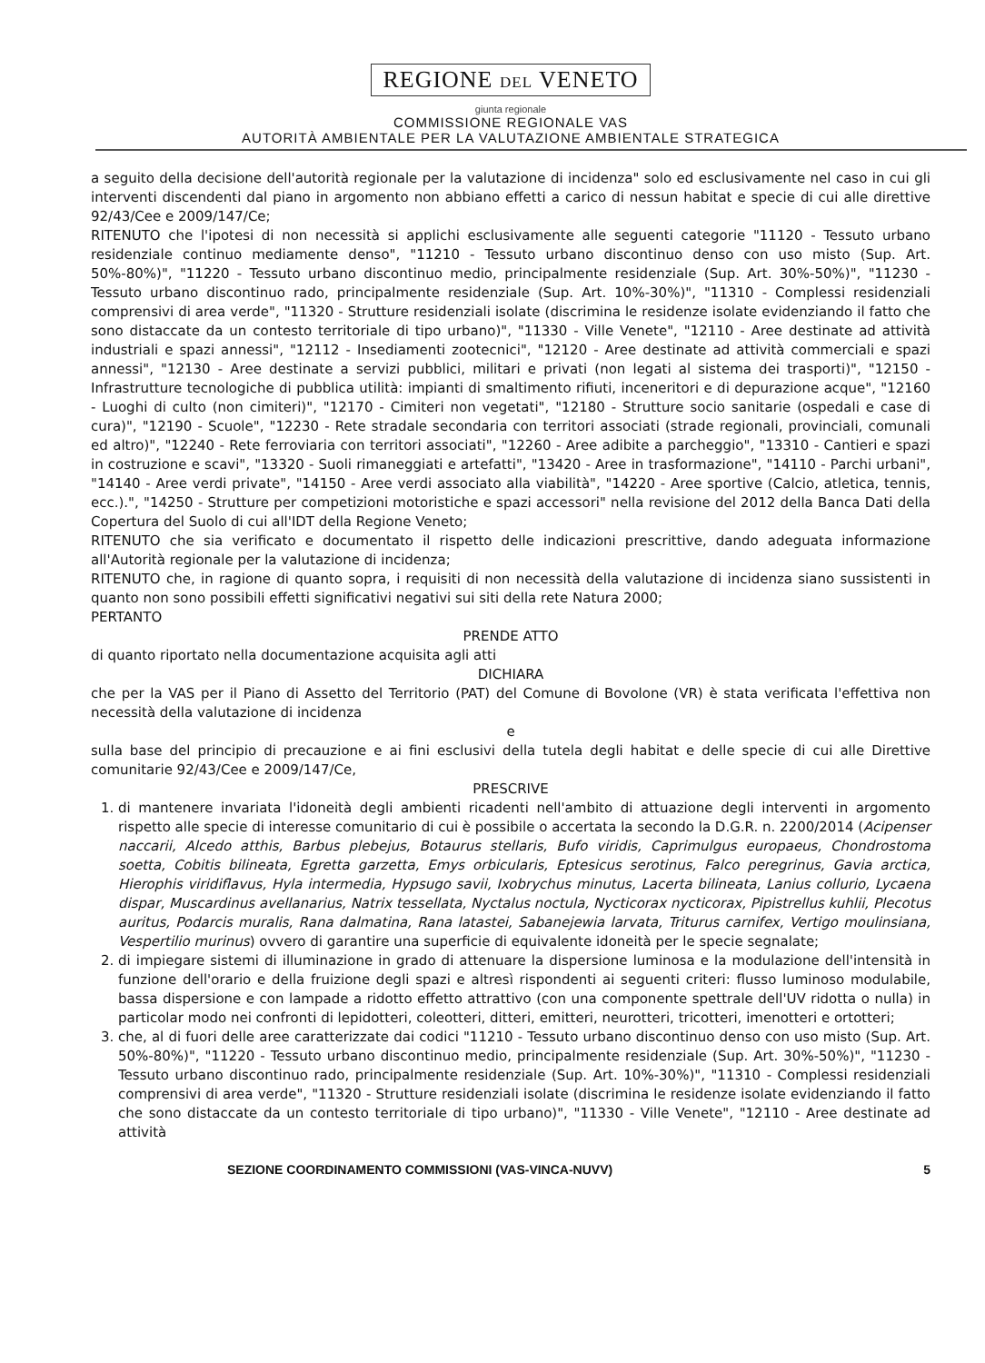REGIONE DEL VENETO
giunta regionale
COMMISSIONE REGIONALE VAS
AUTORITÀ AMBIENTALE PER LA VALUTAZIONE AMBIENTALE STRATEGICA
a seguito della decisione dell'autorità regionale per la valutazione di incidenza" solo ed esclusivamente nel caso in cui gli interventi discendenti dal piano in argomento non abbiano effetti a carico di nessun habitat e specie di cui alle direttive 92/43/Cee e 2009/147/Ce;
RITENUTO che l'ipotesi di non necessità si applichi esclusivamente alle seguenti categorie "11120 - Tessuto urbano residenziale continuo mediamente denso", "11210 - Tessuto urbano discontinuo denso con uso misto (Sup. Art. 50%-80%)", "11220 - Tessuto urbano discontinuo medio, principalmente residenziale (Sup. Art. 30%-50%)", "11230 - Tessuto urbano discontinuo rado, principalmente residenziale (Sup. Art. 10%-30%)", "11310 - Complessi residenziali comprensivi di area verde", "11320 - Strutture residenziali isolate (discrimina le residenze isolate evidenziando il fatto che sono distaccate da un contesto territoriale di tipo urbano)", "11330 - Ville Venete", "12110 - Aree destinate ad attività industriali e spazi annessi", "12112 - Insediamenti zootecnici", "12120 - Aree destinate ad attività commerciali e spazi annessi", "12130 - Aree destinate a servizi pubblici, militari e privati (non legati al sistema dei trasporti)", "12150 - Infrastrutture tecnologiche di pubblica utilità: impianti di smaltimento rifiuti, inceneritori e di depurazione acque", "12160 - Luoghi di culto (non cimiteri)", "12170 - Cimiteri non vegetati", "12180 - Strutture socio sanitarie (ospedali e case di cura)", "12190 - Scuole", "12230 - Rete stradale secondaria con territori associati (strade regionali, provinciali, comunali ed altro)", "12240 - Rete ferroviaria con territori associati", "12260 - Aree adibite a parcheggio", "13310 - Cantieri e spazi in costruzione e scavi", "13320 - Suoli rimaneggiati e artefatti", "13420 - Aree in trasformazione", "14110 - Parchi urbani", "14140 - Aree verdi private", "14150 - Aree verdi associato alla viabilità", "14220 - Aree sportive (Calcio, atletica, tennis, ecc.).", "14250 - Strutture per competizioni motoristiche e spazi accessori" nella revisione del 2012 della Banca Dati della Copertura del Suolo di cui all'IDT della Regione Veneto;
RITENUTO che sia verificato e documentato il rispetto delle indicazioni prescrittive, dando adeguata informazione all'Autorità regionale per la valutazione di incidenza;
RITENUTO che, in ragione di quanto sopra, i requisiti di non necessità della valutazione di incidenza siano sussistenti in quanto non sono possibili effetti significativi negativi sui siti della rete Natura 2000;
PERTANTO
PRENDE ATTO
di quanto riportato nella documentazione acquisita agli atti
DICHIARA
che per la VAS per il Piano di Assetto del Territorio (PAT) del Comune di Bovolone (VR) è stata verificata l'effettiva non necessità della valutazione di incidenza
e
sulla base del principio di precauzione e ai fini esclusivi della tutela degli habitat e delle specie di cui alle Direttive comunitarie 92/43/Cee e 2009/147/Ce,
PRESCRIVE
1. di mantenere invariata l'idoneità degli ambienti ricadenti nell'ambito di attuazione degli interventi in argomento rispetto alle specie di interesse comunitario di cui è possibile o accertata la secondo la D.G.R. n. 2200/2014 (Acipenser naccarii, Alcedo atthis, Barbus plebejus, Botaurus stellaris, Bufo viridis, Caprimulgus europaeus, Chondrostoma soetta, Cobitis bilineata, Egretta garzetta, Emys orbicularis, Eptesicus serotinus, Falco peregrinus, Gavia arctica, Hierophis viridiflavus, Hyla intermedia, Hypsugo savii, Ixobrychus minutus, Lacerta bilineata, Lanius collurio, Lycaena dispar, Muscardinus avellanarius, Natrix tessellata, Nyctalus noctula, Nycticorax nycticorax, Pipistrellus kuhlii, Plecotus auritus, Podarcis muralis, Rana dalmatina, Rana latastei, Sabanejewia larvata, Triturus carnifex, Vertigo moulinsiana, Vespertilio murinus) ovvero di garantire una superficie di equivalente idoneità per le specie segnalate;
2. di impiegare sistemi di illuminazione in grado di attenuare la dispersione luminosa e la modulazione dell'intensità in funzione dell'orario e della fruizione degli spazi e altresì rispondenti ai seguenti criteri: flusso luminoso modulabile, bassa dispersione e con lampade a ridotto effetto attrattivo (con una componente spettrale dell'UV ridotta o nulla) in particolar modo nei confronti di lepidotteri, coleotteri, ditteri, emitteri, neurotteri, tricotteri, imenotteri e ortotteri;
3. che, al di fuori delle aree caratterizzate dai codici "11210 - Tessuto urbano discontinuo denso con uso misto (Sup. Art. 50%-80%)", "11220 - Tessuto urbano discontinuo medio, principalmente residenziale (Sup. Art. 30%-50%)", "11230 - Tessuto urbano discontinuo rado, principalmente residenziale (Sup. Art. 10%-30%)", "11310 - Complessi residenziali comprensivi di area verde", "11320 - Strutture residenziali isolate (discrimina le residenze isolate evidenziando il fatto che sono distaccate da un contesto territoriale di tipo urbano)", "11330 - Ville Venete", "12110 - Aree destinate ad attività
SEZIONE COORDINAMENTO COMMISSIONI (VAS-VINCA-NUVV) 5